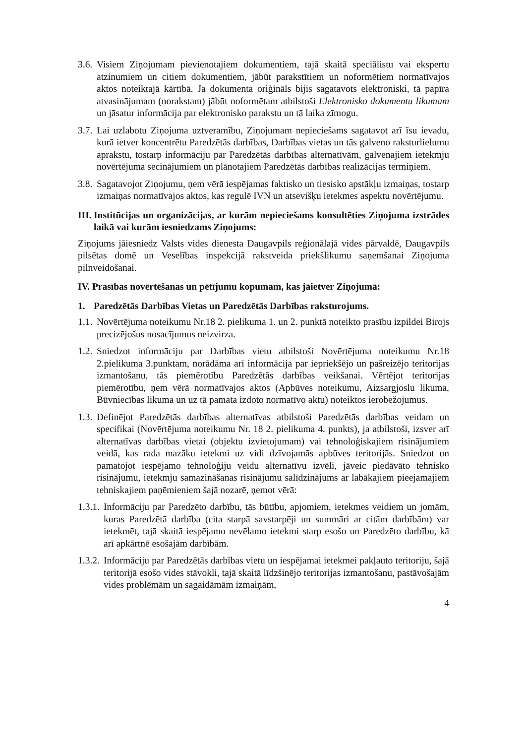3.6. Visiem Ziņojumam pievienotajiem dokumentiem, tajā skaitā speciālistu vai ekspertu atzinumiem un citiem dokumentiem, jābūt parakstītiem un noformētiem normatīvajos aktos noteiktajā kārtībā. Ja dokumenta oriģināls bijis sagatavots elektroniski, tā papīra atvasinājumam (norakstam) jābūt noformētam atbilstoši Elektronisko dokumentu likumam un jāsatur informācija par elektronisko parakstu un tā laika zīmogu.
3.7. Lai uzlabotu Ziņojuma uztveramību, Ziņojumam nepieciešams sagatavot arī īsu ievadu, kurā ietver koncentrētu Paredzētās darbības, Darbības vietas un tās galveno raksturlielumu aprakstu, tostarp informāciju par Paredzētās darbības alternatīvām, galvenajiem ietekmju novērtējuma secinājumiem un plānotajiem Paredzētās darbības realizācijas termiņiem.
3.8. Sagatavojot Ziņojumu, ņem vērā iespējamas faktisko un tiesisko apstākļu izmaiņas, tostarp izmaiņas normatīvajos aktos, kas regulē IVN un atsevišķu ietekmes aspektu novērtējumu.
III. Institūcijas un organizācijas, ar kurām nepieciešams konsultēties Ziņojuma izstrādes laikā vai kurām iesniedzams Ziņojums:
Ziņojums jāiesniedz Valsts vides dienesta Daugavpils reģionālajā vides pārvaldē, Daugavpils pilsētas domē un Veselības inspekcijā rakstveida priekšlikumu saņemšanai Ziņojuma pilnveidošanai.
IV. Prasības novērtēšanas un pētījumu kopumam, kas jāietver Ziņojumā:
1. Paredzētās Darbības Vietas un Paredzētās Darbības raksturojums.
1.1. Novērtējuma noteikumu Nr.18 2. pielikuma 1. un 2. punktā noteikto prasību izpildei Birojs precizējošus nosacījumus neizvirza.
1.2. Sniedzot informāciju par Darbības vietu atbilstoši Novērtējuma noteikumu Nr.18 2.pielikuma 3.punktam, norādāma arī informācija par iepriekšējo un pašreizējo teritorijas izmantošanu, tās piemērotību Paredzētās darbības veikšanai. Vērtējot teritorijas piemērotību, ņem vērā normatīvajos aktos (Apbūves noteikumu, Aizsargjoslu likuma, Būvniecības likuma un uz tā pamata izdoto normatīvo aktu) noteiktos ierobežojumus.
1.3. Definējot Paredzētās darbības alternatīvas atbilstoši Paredzētās darbības veidam un specifikai (Novērtējuma noteikumu Nr. 18 2. pielikuma 4. punkts), ja atbilstoši, izsver arī alternatīvas darbības vietai (objektu izvietojumam) vai tehnoloģiskajiem risinājumiem veidā, kas rada mazāku ietekmi uz vidi dzīvojamās apbūves teritorijās. Sniedzot un pamatojot iespējamo tehnoloģiju veidu alternatīvu izvēli, jāveic piedāvāto tehnisko risinājumu, ietekmju samazināšanas risinājumu salīdzinājums ar labākajiem pieejamajiem tehniskajiem paņēmieniem šajā nozarē, ņemot vērā:
1.3.1. Informāciju par Paredzēto darbību, tās būtību, apjomiem, ietekmes veidiem un jomām, kuras Paredzētā darbība (cita starpā savstarpēji un summāri ar citām darbībām) var ietekmēt, tajā skaitā iespējamo nevēlamo ietekmi starp esošo un Paredzēto darbību, kā arī apkārtnē esošajām darbībām.
1.3.2. Informāciju par Paredzētās darbības vietu un iespējamai ietekmei pakļauto teritoriju, šajā teritorijā esošo vides stāvokli, tajā skaitā līdzšinējo teritorijas izmantošanu, pastāvošajām vides problēmām un sagaidāmām izmaiņām,
4